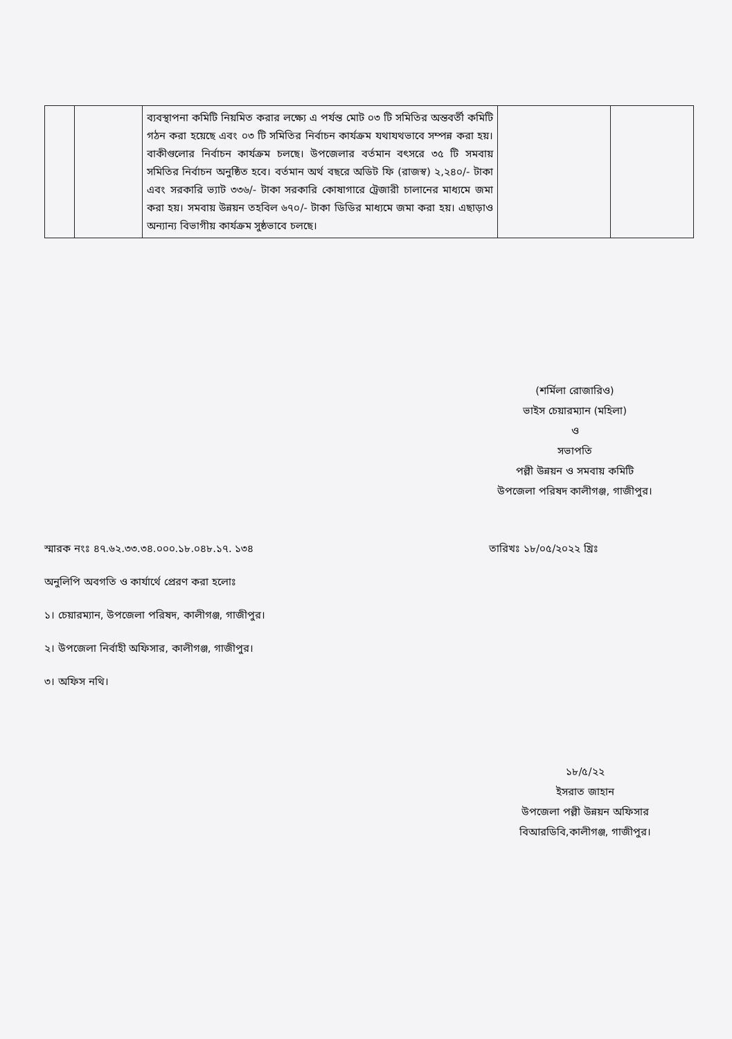| | | ব্যবস্থাপনা কমিটি নিয়মিত করার লক্ষ্যে এ পর্যন্ত মোট ০৩ টি সমিতির অন্তবর্তী কমিটি গঠন করা হয়েছে এবং ০৩ টি সমিতির নির্বাচন কার্যক্রম যথাযথভাবে সম্পন্ন করা হয়। বাকীগুলোর নির্বাচন কার্যক্রম চলছে। উপজেলার বর্তমান বৎসরে ৩৫ টি সমবায় সমিতির নির্বাচন অনুষ্ঠিত হবে। বর্তমান অর্থ বছরে অডিট ফি (রাজস্ব) ২,২৪০/- টাকা এবং সরকারি ভ্যাট ৩৩৬/- টাকা সরকারি কোষাগারে ট্রেজারী চালানের মাধ্যমে জমা করা হয়। সমবায় উন্নয়ন তহবিল ৬৭০/- টাকা ডিডির মাধ্যমে জমা করা হয়। এছাড়াও অন্যান্য বিভাগীয় কার্যক্রম সুষ্ঠভাবে চলছে। | | |
(শর্মিলা রোজারিও)
ভাইস চেয়ারম্যান (মহিলা)
ও
সভাপতি
পল্লী উন্নয়ন ও সমবায় কমিটি
উপজেলা পরিষদ কালীগঞ্জ, গাজীপুর।
স্মারক নংঃ ৪৭.৬২.৩৩.৩৪.০০০.১৮.০৪৮.১৭. ১৩৪ তারিখঃ ১৮/০৫/২০২২ খ্রিঃ
অনুলিপি অবগতি ও কার্যার্থে প্রেরণ করা হলোঃ
১। চেয়ারম্যান, উপজেলা পরিষদ, কালীগঞ্জ, গাজীপুর।
২। উপজেলা নির্বাহী অফিসার, কালীগঞ্জ, গাজীপুর।
৩। অফিস নথি।
১৮/৫/২২
ইসরাত জাহান
উপজেলা পল্লী উন্নয়ন অফিসার
বিআরডিবি,কালীগঞ্জ, গাজীপুর।